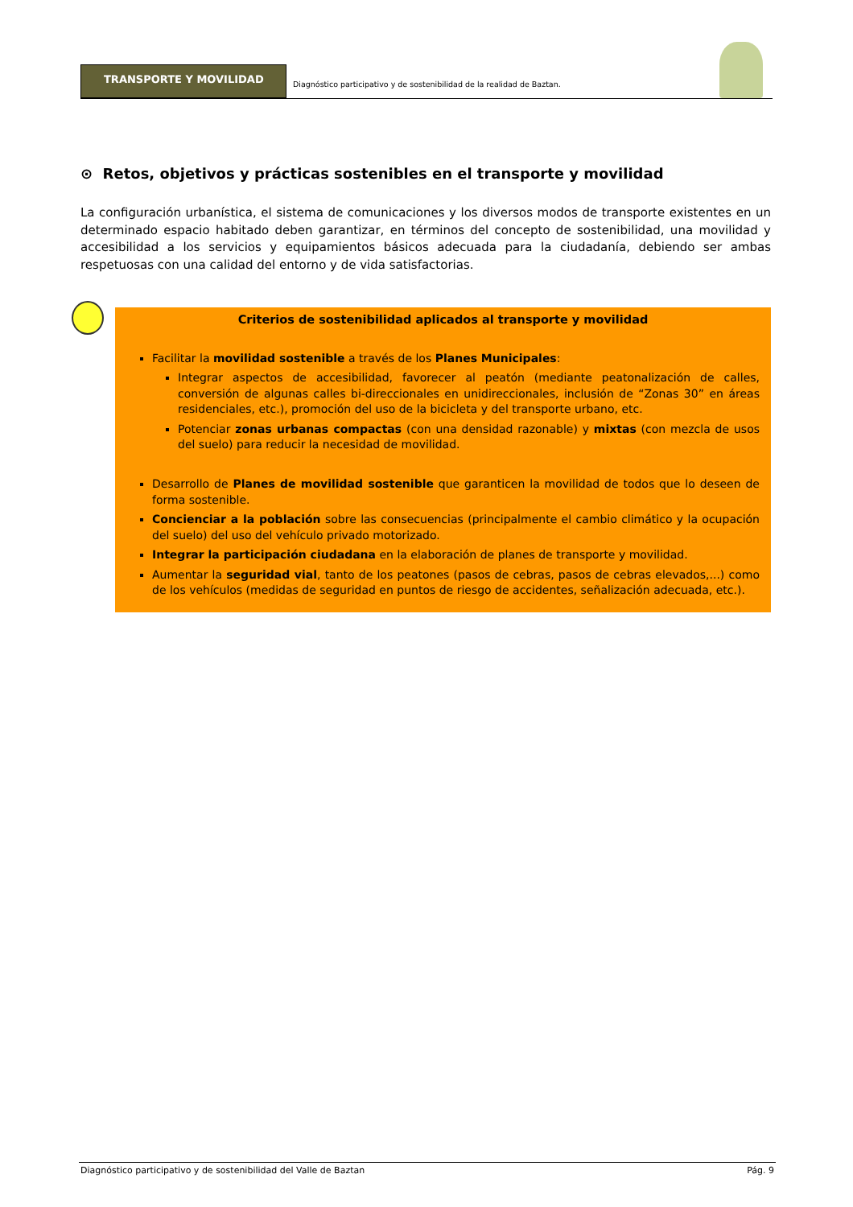TRANSPORTE Y MOVILIDAD
Diagnóstico participativo y de sostenibilidad de la realidad de Baztan.
⊙ Retos, objetivos y prácticas sostenibles en el transporte y movilidad
La configuración urbanística, el sistema de comunicaciones y los diversos modos de transporte existentes en un determinado espacio habitado deben garantizar, en términos del concepto de sostenibilidad, una movilidad y accesibilidad a los servicios y equipamientos básicos adecuada para la ciudadanía, debiendo ser ambas respetuosas con una calidad del entorno y de vida satisfactorias.
Criterios de sostenibilidad aplicados al transporte y movilidad
Facilitar la movilidad sostenible a través de los Planes Municipales:
Integrar aspectos de accesibilidad, favorecer al peatón (mediante peatonalización de calles, conversión de algunas calles bi-direccionales en unidireccionales, inclusión de “Zonas 30” en áreas residenciales, etc.), promoción del uso de la bicicleta y del transporte urbano, etc.
Potenciar zonas urbanas compactas (con una densidad razonable) y mixtas (con mezcla de usos del suelo) para reducir la necesidad de movilidad.
Desarrollo de Planes de movilidad sostenible que garanticen la movilidad de todos que lo deseen de forma sostenible.
Concienciar a la población sobre las consecuencias (principalmente el cambio climático y la ocupación del suelo) del uso del vehículo privado motorizado.
Integrar la participación ciudadana en la elaboración de planes de transporte y movilidad.
Aumentar la seguridad vial, tanto de los peatones (pasos de cebras, pasos de cebras elevados,...) como de los vehículos (medidas de seguridad en puntos de riesgo de accidentes, señalización adecuada, etc.).
Diagnóstico participativo y de sostenibilidad del Valle de Baztan Pág. 9